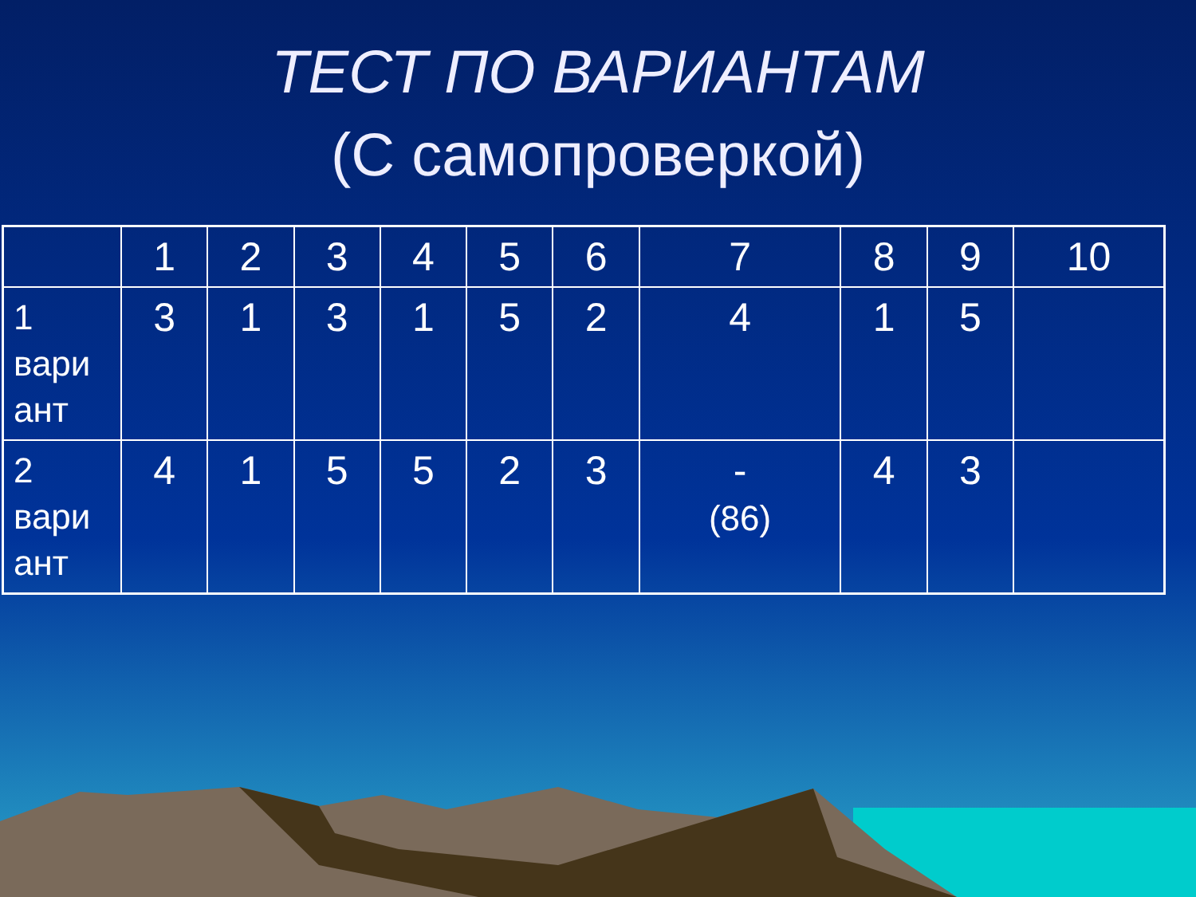ТЕСТ ПО ВАРИАНТАМ
(С самопроверкой)
| | 1 | 2 | 3 | 4 | 5 | 6 | 7 | 8 | 9 | 10 |
| --- | --- | --- | --- | --- | --- | --- | --- | --- | --- | --- |
| 1 вари ант | 3 | 1 | 3 | 1 | 5 | 2 | 4 | 1 | 5 | |
| 2 вари ант | 4 | 1 | 5 | 5 | 2 | 3 | - (86) | 4 | 3 | |